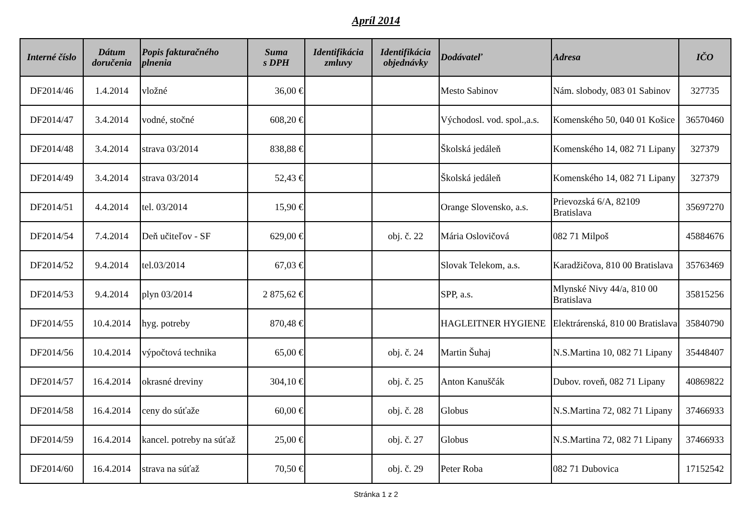Apríl 2014
| Interné číslo | Dátum doručenia | Popis fakturačného plnenia | Suma s DPH | Identifikácia zmluvy | Identifikácia objednávky | Dodávateľ | Adresa | IČO |
| --- | --- | --- | --- | --- | --- | --- | --- | --- |
| DF2014/46 | 1.4.2014 | vložné | 36,00 € | | | Mesto Sabinov | Nám. slobody, 083 01 Sabinov | 327735 |
| DF2014/47 | 3.4.2014 | vodné, stočné | 608,20 € | | | Východosl. vod. spol.,a.s. | Komenského 50, 040 01 Košice | 36570460 |
| DF2014/48 | 3.4.2014 | strava 03/2014 | 838,88 € | | | Školská jedáleň | Komenského 14, 082 71 Lipany | 327379 |
| DF2014/49 | 3.4.2014 | strava 03/2014 | 52,43 € | | | Školská jedáleň | Komenského 14, 082 71 Lipany | 327379 |
| DF2014/51 | 4.4.2014 | tel. 03/2014 | 15,90 € | | | Orange Slovensko, a.s. | Prievozská 6/A, 82109 Bratislava | 35697270 |
| DF2014/54 | 7.4.2014 | Deň učiteľov - SF | 629,00 € | | obj. č. 22 | Mária Oslovičová | 082 71 Milpoš | 45884676 |
| DF2014/52 | 9.4.2014 | tel.03/2014 | 67,03 € | | | Slovak Telekom, a.s. | Karadžičova, 810 00 Bratislava | 35763469 |
| DF2014/53 | 9.4.2014 | plyn 03/2014 | 2 875,62 € | | | SPP, a.s. | Mlynské Nivy 44/a, 810 00 Bratislava | 35815256 |
| DF2014/55 | 10.4.2014 | hyg. potreby | 870,48 € | | | HAGLEITNER HYGIENE | Elektrárenská, 810 00 Bratislava | 35840790 |
| DF2014/56 | 10.4.2014 | výpočtová technika | 65,00 € | | obj. č. 24 | Martin Šuhaj | N.S.Martina 10, 082 71 Lipany | 35448407 |
| DF2014/57 | 16.4.2014 | okrasné dreviny | 304,10 € | | obj. č. 25 | Anton Kanuščák | Dubov. roveň, 082 71 Lipany | 40869822 |
| DF2014/58 | 16.4.2014 | ceny do súťaže | 60,00 € | | obj. č. 28 | Globus | N.S.Martina 72, 082 71 Lipany | 37466933 |
| DF2014/59 | 16.4.2014 | kancel. potreby na súťaž | 25,00 € | | obj. č. 27 | Globus | N.S.Martina 72, 082 71 Lipany | 37466933 |
| DF2014/60 | 16.4.2014 | strava na súťaž | 70,50 € | | obj. č. 29 | Peter Roba | 082 71 Dubovica | 17152542 |
Stránka 1 z 2